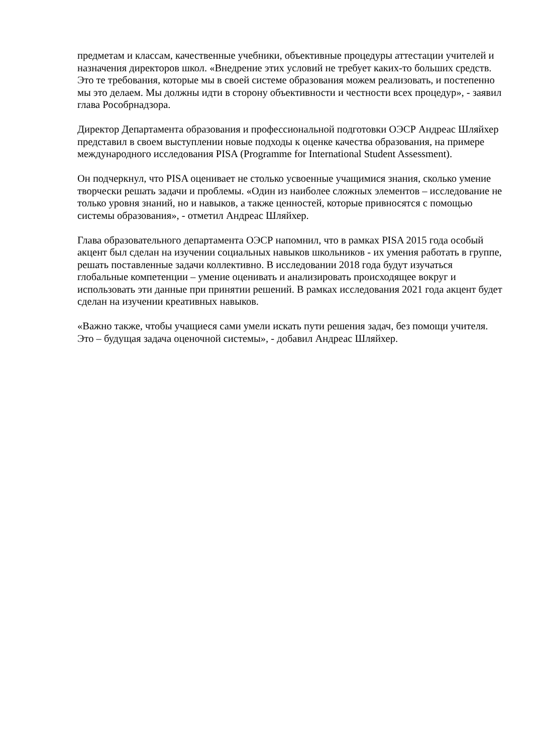предметам и классам, качественные учебники, объективные процедуры аттестации учителей и назначения директоров школ. «Внедрение этих условий не требует каких-то больших средств. Это те требования, которые мы в своей системе образования можем реализовать, и постепенно мы это делаем. Мы должны идти в сторону объективности и честности всех процедур», - заявил глава Рособрнадзора.
Директор Департамента образования и профессиональной подготовки ОЭСР Андреас Шляйхер представил в своем выступлении новые подходы к оценке качества образования, на примере международного исследования PISA (Programme for International Student Assessment).
Он подчеркнул, что PISA оценивает не столько усвоенные учащимися знания, сколько умение творчески решать задачи и проблемы. «Один из наиболее сложных элементов – исследование не только уровня знаний, но и навыков, а также ценностей, которые привносятся с помощью системы образования», - отметил Андреас Шляйхер.
Глава образовательного департамента ОЭСР напомнил, что в рамках PISA 2015 года особый акцент был сделан на изучении социальных навыков школьников - их умения работать в группе, решать поставленные задачи коллективно. В исследовании 2018 года будут изучаться глобальные компетенции – умение оценивать и анализировать происходящее вокруг и использовать эти данные при принятии решений. В рамках исследования 2021 года акцент будет сделан на изучении креативных навыков.
«Важно также, чтобы учащиеся сами умели искать пути решения задач, без помощи учителя. Это – будущая задача оценочной системы», - добавил Андреас Шляйхер.